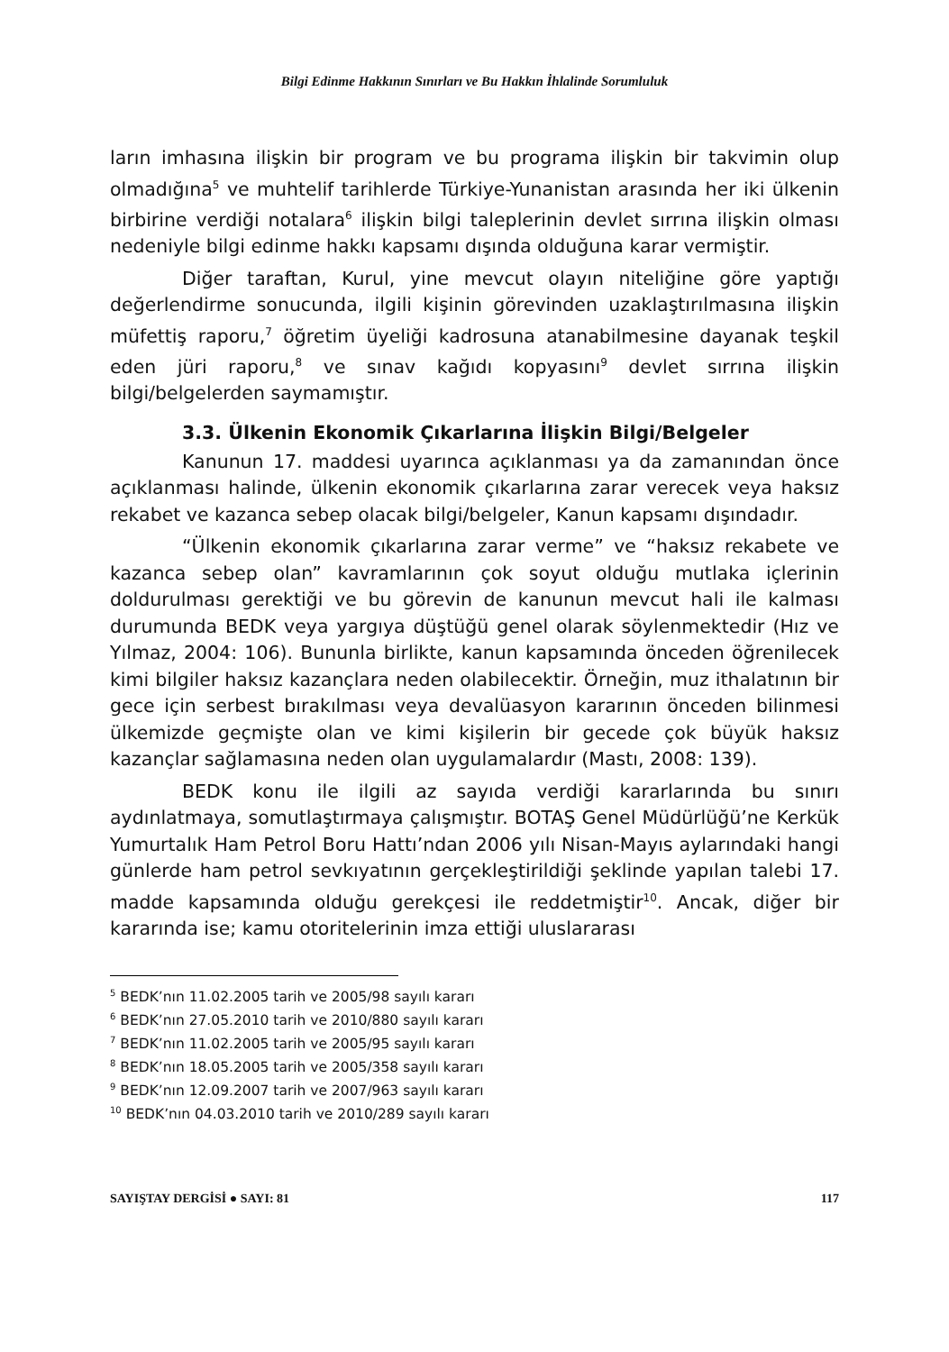Bilgi Edinme Hakkının Sınırları ve Bu Hakkın İhlalinde Sorumluluk
ların imhasına ilişkin bir program ve bu programa ilişkin bir takvimin olup olmadığına<sup>5</sup> ve muhtelif tarihlerde Türkiye-Yunanistan arasında her iki ülkenin birbirine verdiği notalara<sup>6</sup> ilişkin bilgi taleplerinin devlet sırrına ilişkin olması nedeniyle bilgi edinme hakkı kapsamı dışında olduğuna karar vermiştir.
Diğer taraftan, Kurul, yine mevcut olayın niteliğine göre yaptığı değerlendirme sonucunda, ilgili kişinin görevinden uzaklaştırılmasına ilişkin müfettiş raporu,<sup>7</sup> öğretim üyeliği kadrosuna atanabilmesine dayanak teşkil eden jüri raporu,<sup>8</sup> ve sınav kağıdı kopyasını<sup>9</sup> devlet sırrına ilişkin bilgi/belgelerden saymamıştır.
3.3. Ülkenin Ekonomik Çıkarlarına İlişkin Bilgi/Belgeler
Kanunun 17. maddesi uyarınca açıklanması ya da zamanından önce açıklanması halinde, ülkenin ekonomik çıkarlarına zarar verecek veya haksız rekabet ve kazanca sebep olacak bilgi/belgeler, Kanun kapsamı dışındadır.
“Ülkenin ekonomik çıkarlarına zarar verme” ve “haksız rekabete ve kazanca sebep olan” kavramlarının çok soyut olduğu mutlaka içlerinin doldurulması gerektiği ve bu görevin de kanunun mevcut hali ile kalması durumunda BEDK veya yargıya düştüğü genel olarak söylenmektedir (Hız ve Yılmaz, 2004: 106). Bununla birlikte, kanun kapsamında önceden öğrenilecek kimi bilgiler haksız kazançlara neden olabilecektir. Örneğin, muz ithalatının bir gece için serbest bırakılması veya devalüasyon kararının önceden bilinmesi ülkemizde geçmişte olan ve kimi kişilerin bir gecede çok büyük haksız kazançlar sağlamasına neden olan uygulamalardır (Mastı, 2008: 139).
BEDK konu ile ilgili az sayıda verdiği kararlarında bu sınırı aydınlatmaya, somutlaştırmaya çalışmıştır. BOTAŞ Genel Müdürlüğü’ne Kerkük Yumurtalık Ham Petrol Boru Hattı’ndan 2006 yılı Nisan-Mayıs aylarındaki hangi günlerde ham petrol sevkıyatının gerçekleştirildiği şeklinde yapılan talebi 17. madde kapsamında olduğu gerekçesi ile reddetmiştir<sup>10</sup>. Ancak, diğer bir kararında ise; kamu otoritelerinin imza ettiği uluslararası
<sup>5</sup> BEDK’nın 11.02.2005 tarih ve 2005/98 sayılı kararı
<sup>6</sup> BEDK’nın 27.05.2010 tarih ve 2010/880 sayılı kararı
<sup>7</sup> BEDK’nın 11.02.2005 tarih ve 2005/95 sayılı kararı
<sup>8</sup> BEDK’nın 18.05.2005 tarih ve 2005/358 sayılı kararı
<sup>9</sup> BEDK’nın 12.09.2007 tarih ve 2007/963 sayılı kararı
<sup>10</sup> BEDK’nın 04.03.2010 tarih ve 2010/289 sayılı kararı
SAYIŞTAY DERGİSİ ● SAYI: 81 117